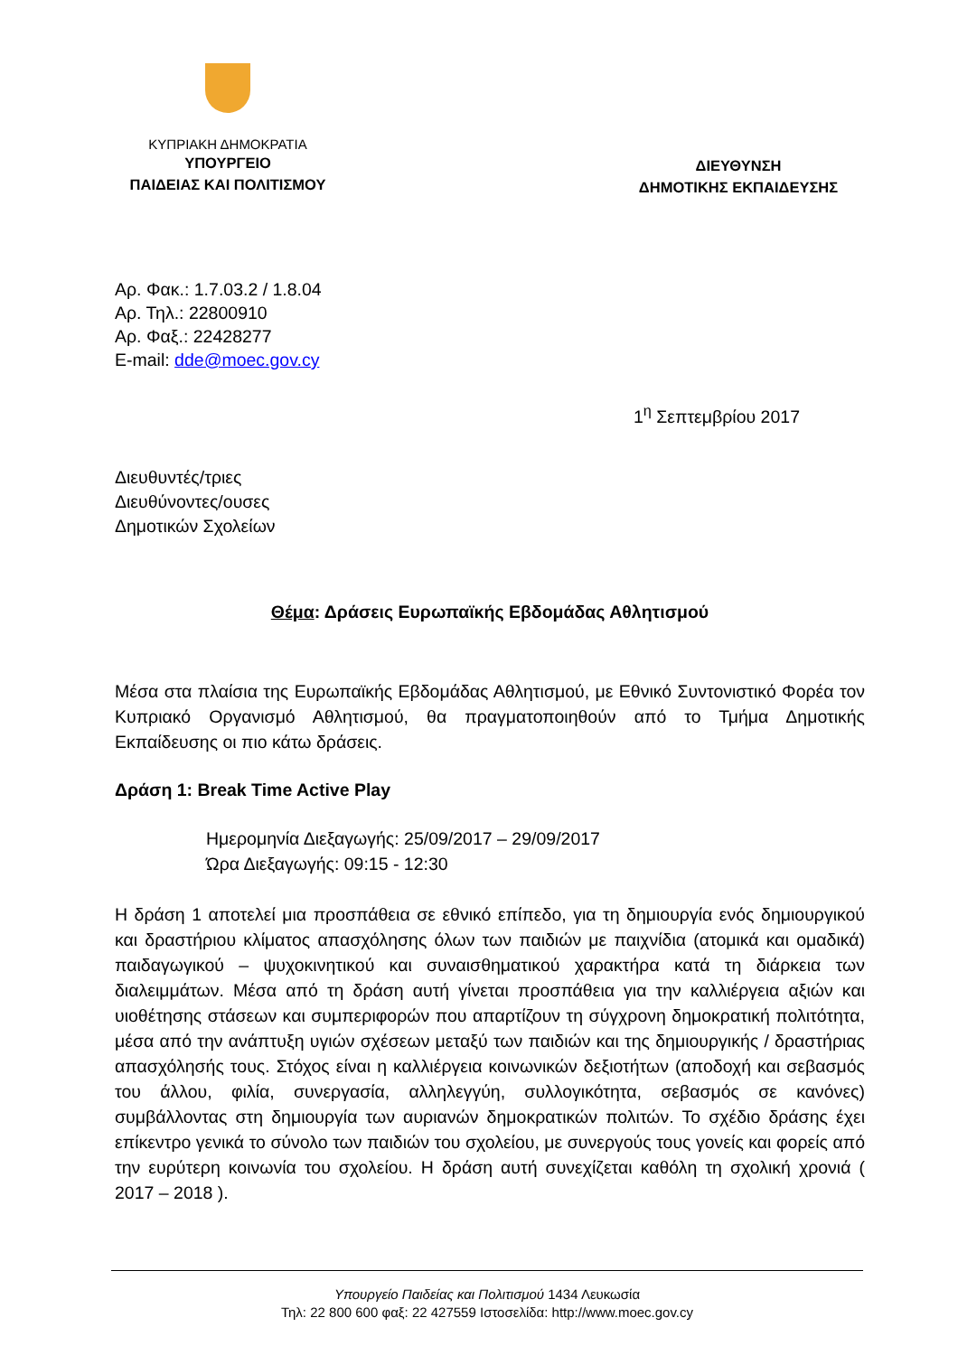ΚΥΠΡΙΑΚΗ ΔΗΜΟΚΡΑΤΙΑ
ΥΠΟΥΡΓΕΙΟ
ΠΑΙΔΕΙΑΣ ΚΑΙ ΠΟΛΙΤΙΣΜΟΥ
ΔΙΕΥΘΥΝΣΗ
ΔΗΜΟΤΙΚΗΣ ΕΚΠΑΙΔΕΥΣΗΣ
Αρ. Φακ.: 1.7.03.2 / 1.8.04
Αρ. Τηλ.: 22800910
Αρ. Φαξ.: 22428277
E-mail: dde@moec.gov.cy
1<sup>η</sup> Σεπτεμβρίου 2017
Διευθυντές/τριες
Διευθύνοντες/ουσες
Δημοτικών Σχολείων
Θέμα: Δράσεις Ευρωπαϊκής Εβδομάδας Αθλητισμού
Μέσα στα πλαίσια της Ευρωπαϊκής Εβδομάδας Αθλητισμού, με Εθνικό Συντονιστικό Φορέα τον Κυπριακό Οργανισμό Αθλητισμού, θα πραγματοποιηθούν από το Τμήμα Δημοτικής Εκπαίδευσης οι πιο κάτω δράσεις.
Δράση 1: Break Time Active Play
Ημερομηνία Διεξαγωγής: 25/09/2017 – 29/09/2017
Ώρα Διεξαγωγής: 09:15 - 12:30
Η δράση 1 αποτελεί μια προσπάθεια σε εθνικό επίπεδο, για τη δημιουργία ενός δημιουργικού και δραστήριου κλίματος απασχόλησης όλων των παιδιών με παιχνίδια (ατομικά και ομαδικά) παιδαγωγικού – ψυχοκινητικού και συναισθηματικού χαρακτήρα κατά τη διάρκεια των διαλειμμάτων. Μέσα από τη δράση αυτή γίνεται προσπάθεια για την καλλιέργεια αξιών και υιοθέτησης στάσεων και συμπεριφορών που απαρτίζουν τη σύγχρονη δημοκρατική πολιτότητα, μέσα από την ανάπτυξη υγιών σχέσεων μεταξύ των παιδιών και της δημιουργικής / δραστήριας απασχόλησής τους. Στόχος είναι η καλλιέργεια κοινωνικών δεξιοτήτων (αποδοχή και σεβασμός του άλλου, φιλία, συνεργασία, αλληλεγγύη, συλλογικότητα, σεβασμός σε κανόνες) συμβάλλοντας στη δημιουργία των αυριανών δημοκρατικών πολιτών. Το σχέδιο δράσης έχει επίκεντρο γενικά το σύνολο των παιδιών του σχολείου, με συνεργούς τους γονείς και φορείς από την ευρύτερη κοινωνία του σχολείου. Η δράση αυτή συνεχίζεται καθόλη τη σχολική χρονιά ( 2017 – 2018 ).
Υπουργείο Παιδείας και Πολιτισμού 1434 Λευκωσία
Τηλ: 22 800 600 φαξ: 22 427559 Ιστοσελίδα: http://www.moec.gov.cy